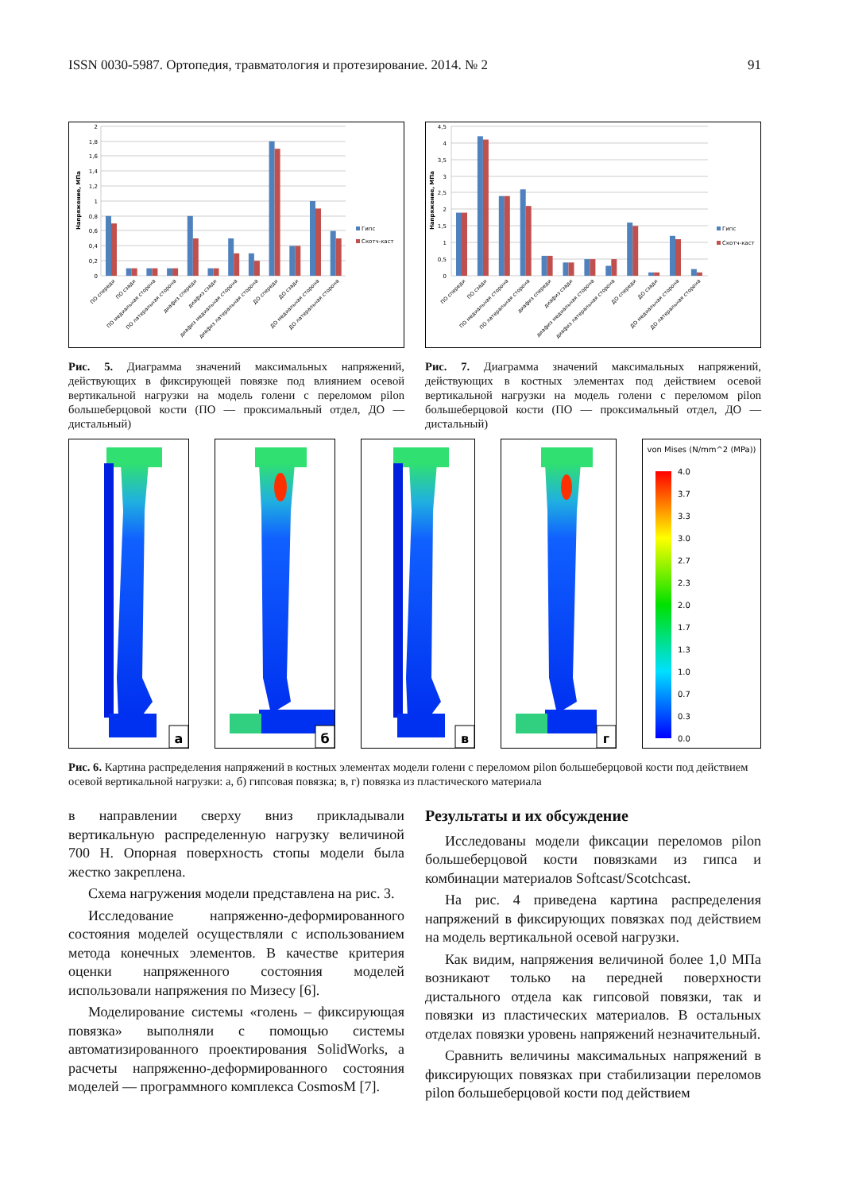ISSN 0030-5987. Ортопедия, травматология и протезирование. 2014. № 2 91
2
1,8
1,6
1,4
1,2
1
0,8
0,6
0,4
0,2
0
Напряжение, МПа
Гипс
Скотч-каст
ПО спереди
ПО сзади
ПО медиальная сторона
ПО латеральная сторона
диафиз спереди
диафиз сзади
диафиз медиальная сторона
диафиз латеральная сторона
ДО спереди
ДО сзади
ДО медиальная сторона
ДО латеральная сторона
Рис. 5. Диаграмма значений максимальных напряжений, действующих в фиксирующей повязке под влиянием осевой вертикальной нагрузки на модель голени с переломом pilon большеберцовой кости (ПО — проксимальный отдел, ДО — дистальный)
4,5
4
3,5
3
2,5
2
1,5
1
0,5
0
Напряжение, МПа
Гипс
Скотч-каст
ПО спереди
ПО сзади
ПО медиальная сторона
ПО латеральная сторона
диафиз спереди
диафиз сзади
диафиз медиальная сторона
диафиз латеральная сторона
ДО спереди
ДО сзади
ДО медиальная сторона
ДО латеральная сторона
Рис. 7. Диаграмма значений максимальных напряжений, действующих в костных элементах под действием осевой вертикальной нагрузки на модель голени с переломом pilon большеберцовой кости (ПО — проксимальный отдел, ДО — дистальный)
а
б
в
г
von Mises (N/mm^2 (MPa))
4.0
3.7
3.3
3.0
2.7
2.3
2.0
1.7
1.3
1.0
0.7
0.3
0.0
Рис. 6. Картина распределения напряжений в костных элементах модели голени с переломом pilon большеберцовой кости под действием осевой вертикальной нагрузки: а, б) гипсовая повязка; в, г) повязка из пластического материала
в направлении сверху вниз прикладывали вертикальную распределенную нагрузку величиной 700 Н. Опорная поверхность стопы модели была жестко закреплена.
Схема нагружения модели представлена на рис. 3.
Исследование напряженно-деформированного состояния моделей осуществляли с использованием метода конечных элементов. В качестве критерия оценки напряженного состояния моделей использовали напряжения по Мизесу [6].
Моделирование системы «голень – фиксирующая повязка» выполняли с помощью системы автоматизированного проектирования SolidWorks, а расчеты напряженно-деформированного состояния моделей — программного комплекса CosmosM [7].
Результаты и их обсуждение
Исследованы модели фиксации переломов pilon большеберцовой кости повязками из гипса и комбинации материалов Softcast/Scotchcast.
На рис. 4 приведена картина распределения напряжений в фиксирующих повязках под действием на модель вертикальной осевой нагрузки.
Как видим, напряжения величиной более 1,0 МПа возникают только на передней поверхности дистального отдела как гипсовой повязки, так и повязки из пластических материалов. В остальных отделах повязки уровень напряжений незначительный.
Сравнить величины максимальных напряжений в фиксирующих повязках при стабилизации переломов pilon большеберцовой кости под действием